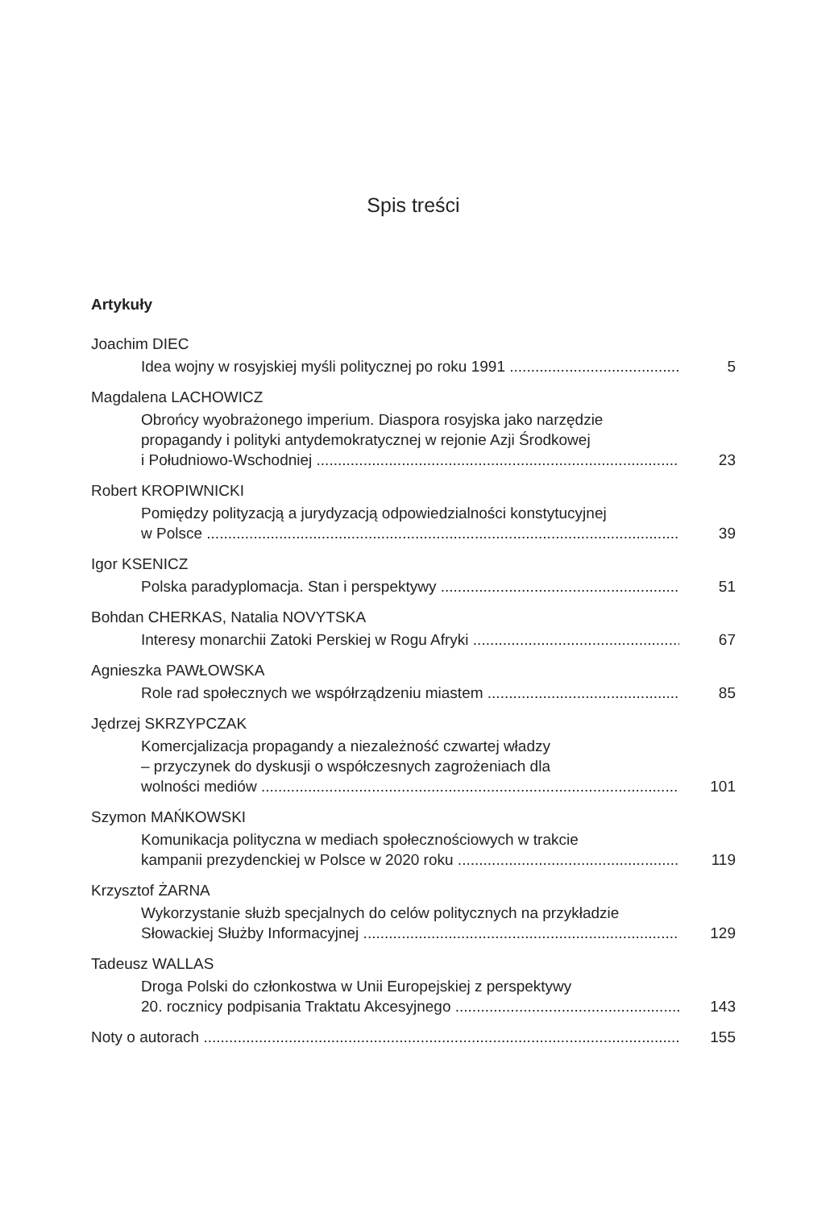Spis treści
Artykuły
Joachim DIEC
Idea wojny w rosyjskiej myśli politycznej po roku 1991 5
Magdalena LACHOWICZ
Obrońcy wyobrażonego imperium. Diaspora rosyjska jako narzędzie
propagandy i polityki antydemokratycznej w rejonie Azji Środkowej
i Południowo-Wschodniej 23
Robert KROPIWNICKI
Pomiędzy polityzacją a jurydyzacją odpowiedzialności konstytucyjnej
w Polsce 39
Igor KSENICZ
Polska paradyplomacja. Stan i perspektywy 51
Bohdan CHERKAS, Natalia NOVYTSKA
Interesy monarchii Zatoki Perskiej w Rogu Afryki 67
Agnieszka PAWŁOWSKA
Role rad społecznych we współrządzeniu miastem 85
Jędrzej SKRZYPCZAK
Komercjalizacja propagandy a niezależność czwartej władzy
– przyczynek do dyskusji o współczesnych zagrożeniach dla
wolności mediów 101
Szymon MAŃKOWSKI
Komunikacja polityczna w mediach społecznościowych w trakcie
kampanii prezydenckiej w Polsce w 2020 roku 119
Krzysztof ŻARNA
Wykorzystanie służb specjalnych do celów politycznych na przykładzie
Słowackiej Służby Informacyjnej 129
Tadeusz WALLAS
Droga Polski do członkostwa w Unii Europejskiej z perspektywy
20. rocznicy podpisania Traktatu Akcesyjnego 143
Noty o autorach 155